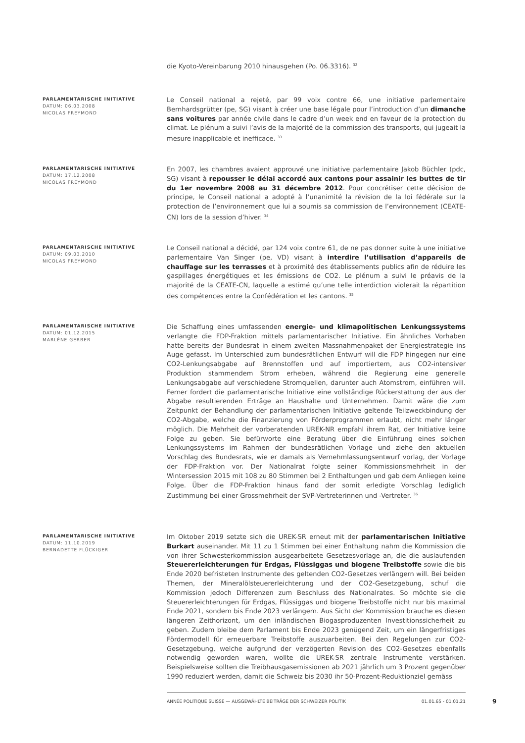die Kyoto-Vereinbarung 2010 hinausgehen (Po. 06.3316). <sup>32</sup>
PARLAMENTARISCHE INITIATIVE
DATUM: 06.03.2008
NICOLAS FREYMOND
Le Conseil national a rejeté, par 99 voix contre 66, une initiative parlementaire Bernhardsgrütter (pe, SG) visant à créer une base légale pour l’introduction d’un dimanche sans voitures par année civile dans le cadre d’un week end en faveur de la protection du climat. Le plénum a suivi l’avis de la majorité de la commission des transports, qui jugeait la mesure inapplicable et inefficace. <sup>33</sup>
PARLAMENTARISCHE INITIATIVE
DATUM: 17.12.2008
NICOLAS FREYMOND
En 2007, les chambres avaient approuvé une initiative parlementaire Jakob Büchler (pdc, SG) visant à repousser le délai accordé aux cantons pour assainir les buttes de tir du 1er novembre 2008 au 31 décembre 2012. Pour concrétiser cette décision de principe, le Conseil national a adopté à l’unanimité la révision de la loi fédérale sur la protection de l’environnement que lui a soumis sa commission de l’environnement (CEATE-CN) lors de la session d’hiver. <sup>34</sup>
PARLAMENTARISCHE INITIATIVE
DATUM: 09.03.2010
NICOLAS FREYMOND
Le Conseil national a décidé, par 124 voix contre 61, de ne pas donner suite à une initiative parlementaire Van Singer (pe, VD) visant à interdire l’utilisation d’appareils de chauffage sur les terrasses et à proximité des établissements publics afin de réduire les gaspillages énergétiques et les émissions de CO2. Le plénum a suivi le préavis de la majorité de la CEATE-CN, laquelle a estimé qu’une telle interdiction violerait la répartition des compétences entre la Confédération et les cantons. <sup>35</sup>
PARLAMENTARISCHE INITIATIVE
DATUM: 01.12.2015
MARLÈNE GERBER
Die Schaffung eines umfassenden energie- und klimapolitischen Lenkungssystems verlangte die FDP-Fraktion mittels parlamentarischer Initiative. Ein ähnliches Vorhaben hatte bereits der Bundesrat in einem zweiten Massnahmenpaket der Energiestrategie ins Auge gefasst. Im Unterschied zum bundesrätlichen Entwurf will die FDP hingegen nur eine CO2-Lenkungsabgabe auf Brennstoffen und auf importiertem, aus CO2-intensiver Produktion stammendem Strom erheben, während die Regierung eine generelle Lenkungsabgabe auf verschiedene Stromquellen, darunter auch Atomstrom, einführen will. Ferner fordert die parlamentarische Initiative eine vollständige Rückerstattung der aus der Abgabe resultierenden Erträge an Haushalte und Unternehmen. Damit wäre die zum Zeitpunkt der Behandlung der parlamentarischen Initiative geltende Teilzweckbindung der CO2-Abgabe, welche die Finanzierung von Förderprogrammen erlaubt, nicht mehr länger möglich. Die Mehrheit der vorberatenden UREK-NR empfahl ihrem Rat, der Initiative keine Folge zu geben. Sie befürworte eine Beratung über die Einführung eines solchen Lenkungssystems im Rahmen der bundesrätlichen Vorlage und ziehe den aktuellen Vorschlag des Bundesrats, wie er damals als Vernehmlassungsentwurf vorlag, der Vorlage der FDP-Fraktion vor. Der Nationalrat folgte seiner Kommissionsmehrheit in der Wintersession 2015 mit 108 zu 80 Stimmen bei 2 Enthaltungen und gab dem Anliegen keine Folge. Über die FDP-Fraktion hinaus fand der somit erledigte Vorschlag lediglich Zustimmung bei einer Grossmehrheit der SVP-Vertreterinnen und -Vertreter. <sup>36</sup>
PARLAMENTARISCHE INITIATIVE
DATUM: 11.10.2019
BERNADETTE FLÜCKIGER
Im Oktober 2019 setzte sich die UREK-SR erneut mit der parlamentarischen Initiative Burkart auseinander. Mit 11 zu 1 Stimmen bei einer Enthaltung nahm die Kommission die von ihrer Schwesterkommission ausgearbeitete Gesetzesvorlage an, die die auslaufenden Steuererleichterungen für Erdgas, Flüssiggas und biogene Treibstoffe sowie die bis Ende 2020 befristeten Instrumente des geltenden CO2-Gesetzes verlängern will. Bei beiden Themen, der Mineralölsteuererleichterung und der CO2-Gesetzgebung, schuf die Kommission jedoch Differenzen zum Beschluss des Nationalrates. So möchte sie die Steuererleichterungen für Erdgas, Flüssiggas und biogene Treibstoffe nicht nur bis maximal Ende 2021, sondern bis Ende 2023 verlängern. Aus Sicht der Kommission brauche es diesen längeren Zeithorizont, um den inländischen Biogasproduzenten Investitionssicherheit zu geben. Zudem bleibe dem Parlament bis Ende 2023 genügend Zeit, um ein längerfristiges Fördermodell für erneuerbare Treibstoffe auszuarbeiten. Bei den Regelungen zur CO2-Gesetzgebung, welche aufgrund der verzögerten Revision des CO2-Gesetzes ebenfalls notwendig geworden waren, wollte die UREK-SR zentrale Instrumente verstärken. Beispielsweise sollten die Treibhausgasemissionen ab 2021 jährlich um 3 Prozent gegenüber 1990 reduziert werden, damit die Schweiz bis 2030 ihr 50-Prozent-Reduktionziel gemäss
ANNÉE POLITIQUE SUISSE — AUSGEWÄHLTE BEITRÄGE DER SCHWEIZER POLITIK 01.01.65 - 01.01.21 9